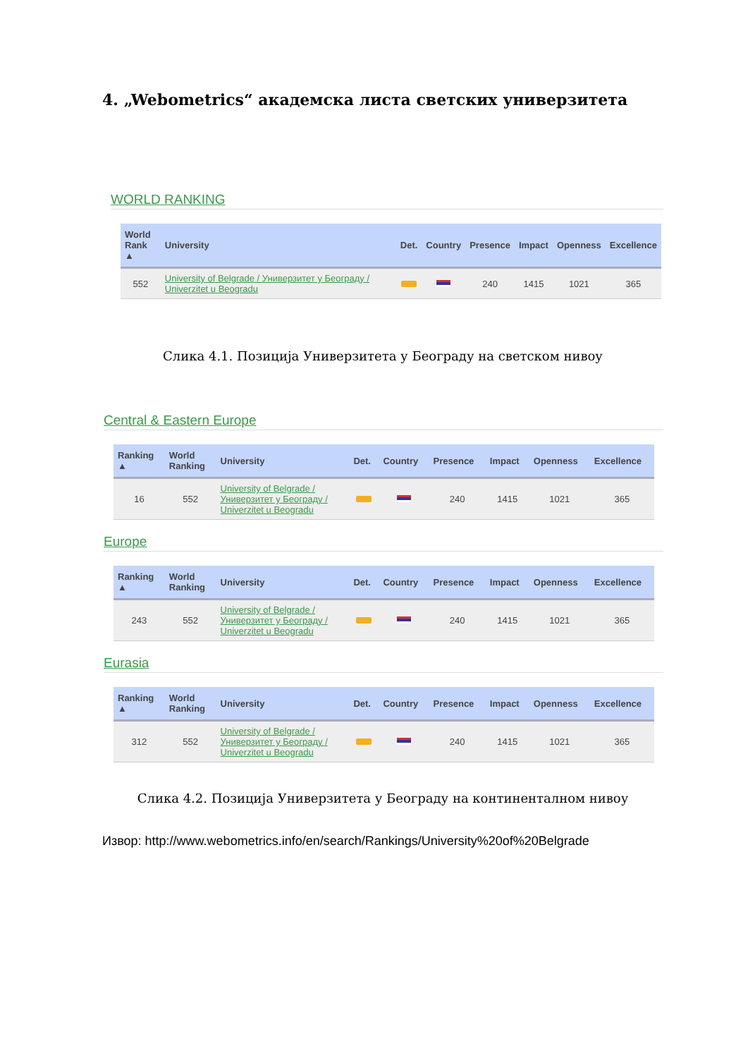4. „Webometrics“ академска листа светских универзитета
WORLD RANKING
| World Rank ▲ | University | Det. | Country | Presence | Impact | Openness | Excellence |
| --- | --- | --- | --- | --- | --- | --- | --- |
| 552 | University of Belgrade / Универзитет у Београду / Univerzitet u Beogradu | | | 240 | 1415 | 1021 | 365 |
Слика 4.1. Позиција Универзитета у Београду на светском нивоу
Central & Eastern Europe
| Ranking ▲ | World Ranking | University | Det. | Country | Presence | Impact | Openness | Excellence |
| --- | --- | --- | --- | --- | --- | --- | --- | --- |
| 16 | 552 | University of Belgrade / Универзитет у Београду / Univerzitet u Beogradu | | | 240 | 1415 | 1021 | 365 |
Europe
| Ranking ▲ | World Ranking | University | Det. | Country | Presence | Impact | Openness | Excellence |
| --- | --- | --- | --- | --- | --- | --- | --- | --- |
| 243 | 552 | University of Belgrade / Универзитет у Београду / Univerzitet u Beogradu | | | 240 | 1415 | 1021 | 365 |
Eurasia
| Ranking ▲ | World Ranking | University | Det. | Country | Presence | Impact | Openness | Excellence |
| --- | --- | --- | --- | --- | --- | --- | --- | --- |
| 312 | 552 | University of Belgrade / Универзитет у Београду / Univerzitet u Beogradu | | | 240 | 1415 | 1021 | 365 |
Слика 4.2. Позиција Универзитета у Београду на континенталном нивоу
Извор: http://www.webometrics.info/en/search/Rankings/University%20of%20Belgrade